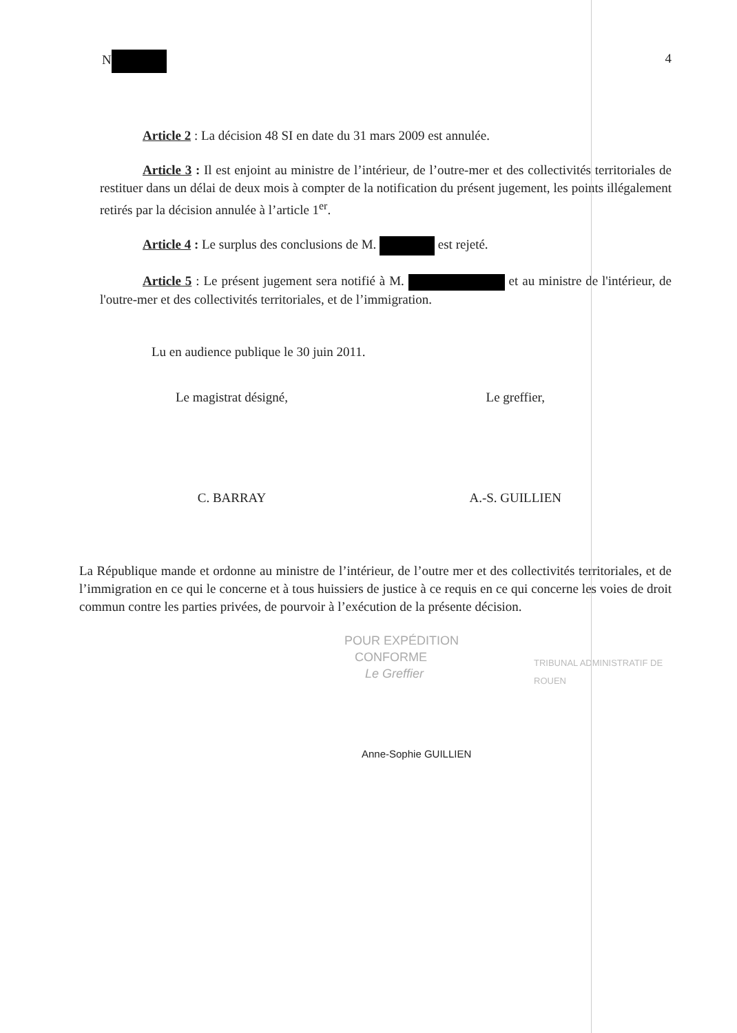N 4
Article 2 : La décision 48 SI en date du 31 mars 2009 est annulée.
Article 3 : Il est enjoint au ministre de l’intérieur, de l’outre-mer et des collectivités territoriales de restituer dans un délai de deux mois à compter de la notification du présent jugement, les points illégalement retirés par la décision annulée à l’article 1<sup>er</sup>.
Article 4 : Le surplus des conclusions de M. est rejeté.
Article 5 : Le présent jugement sera notifié à M. et au ministre de l'intérieur, de l'outre-mer et des collectivités territoriales, et de l’immigration.
Lu en audience publique le 30 juin 2011.
Le magistrat désigné,
C. BARRAY
Le greffier,
A.-S. GUILLIEN
La République mande et ordonne au ministre de l’intérieur, de l’outre mer et des collectivités territoriales, et de l’immigration en ce qui le concerne et à tous huissiers de justice à ce requis en ce qui concerne les voies de droit commun contre les parties privées, de pourvoir à l’exécution de la présente décision.
POUR EXPÉDITION
CONFORME
Le Greffier
TRIBUNAL ADMINISTRATIF DE ROUEN
Anne-Sophie GUILLIEN